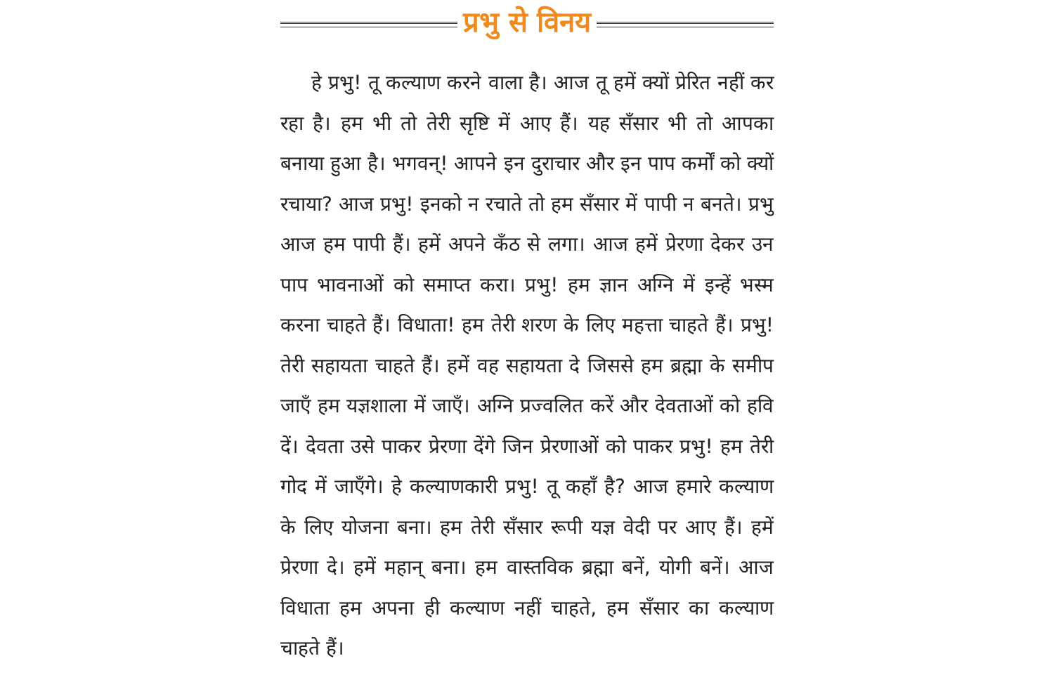प्रभु से विनय
हे प्रभु! तू कल्याण करने वाला है। आज तू हमें क्यों प्रेरित नहीं कर रहा है। हम भी तो तेरी सृष्टि में आए हैं। यह सँसार भी तो आपका बनाया हुआ है। भगवन्! आपने इन दुराचार और इन पाप कर्मों को क्यों रचाया? आज प्रभु! इनको न रचाते तो हम सँसार में पापी न बनते। प्रभु आज हम पापी हैं। हमें अपने कँठ से लगा। आज हमें प्रेरणा देकर उन पाप भावनाओं को समाप्त करा। प्रभु! हम ज्ञान अग्नि में इन्हें भस्म करना चाहते हैं। विधाता! हम तेरी शरण के लिए महत्ता चाहते हैं। प्रभु! तेरी सहायता चाहते हैं। हमें वह सहायता दे जिससे हम ब्रह्मा के समीप जाएँ हम यज्ञशाला में जाएँ। अग्नि प्रज्वलित करें और देवताओं को हवि दें। देवता उसे पाकर प्रेरणा देंगे जिन प्रेरणाओं को पाकर प्रभु! हम तेरी गोद में जाएँगे। हे कल्याणकारी प्रभु! तू कहाँ है? आज हमारे कल्याण के लिए योजना बना। हम तेरी सँसार रूपी यज्ञ वेदी पर आए हैं। हमें प्रेरणा दे। हमें महान् बना। हम वास्तविक ब्रह्मा बनें, योगी बनें। आज विधाता हम अपना ही कल्याण नहीं चाहते, हम सँसार का कल्याण चाहते हैं।